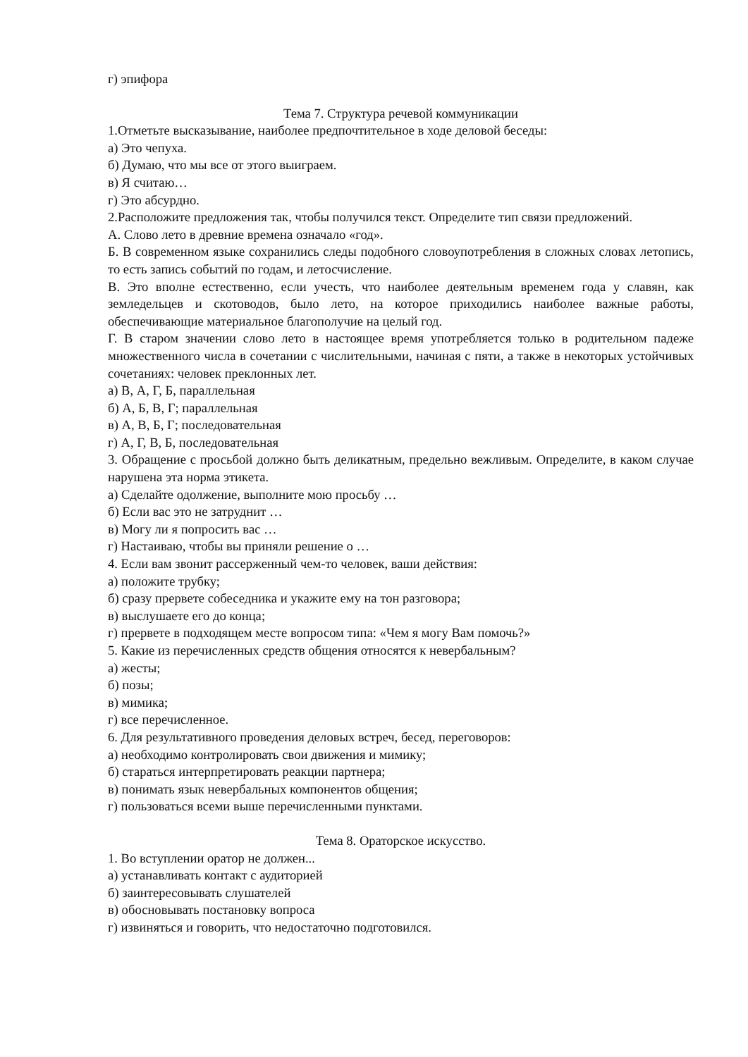г) эпифора
Тема 7. Структура речевой коммуникации
1.Отметьте высказывание, наиболее предпочтительное в ходе деловой беседы:
а) Это чепуха.
б) Думаю, что мы все от этого выиграем.
в) Я считаю…
г) Это абсурдно.
2.Расположите предложения так, чтобы получился текст. Определите тип связи предложений.
А. Слово лето в древние времена означало «год».
Б. В современном языке сохранились следы подобного словоупотребления в сложных словах летопись, то есть запись событий по годам, и летосчисление.
В. Это вполне естественно, если учесть, что наиболее деятельным временем года у славян, как земледельцев и скотоводов, было лето, на которое приходились наиболее важные работы, обеспечивающие материальное благополучие на целый год.
Г. В старом значении слово лето в настоящее время употребляется только в родительном падеже множественного числа в сочетании с числительными, начиная с пяти, а также в некоторых устойчивых сочетаниях: человек преклонных лет.
а) В, А, Г, Б, параллельная
б) А, Б, В, Г; параллельная
в) А, В, Б, Г; последовательная
г) А, Г, В, Б, последовательная
3. Обращение с просьбой должно быть деликатным, предельно вежливым. Определите, в каком случае нарушена эта норма этикета.
а) Сделайте одолжение, выполните мою просьбу …
б) Если вас это не затруднит …
в) Могу ли я попросить вас …
г) Настаиваю, чтобы вы приняли решение о …
4. Если вам звонит рассерженный чем-то человек, ваши действия:
а) положите трубку;
б) сразу прервете собеседника и укажите ему на тон разговора;
в) выслушаете его до конца;
г) прервете в подходящем месте вопросом типа: «Чем я могу Вам помочь?»
5. Какие из перечисленных средств общения относятся к невербальным?
а) жесты;
б) позы;
в) мимика;
г) все перечисленное.
6. Для результативного проведения деловых встреч, бесед, переговоров:
а) необходимо контролировать свои движения и мимику;
б) стараться интерпретировать реакции партнера;
в) понимать язык невербальных компонентов общения;
г) пользоваться всеми выше перечисленными пунктами.
Тема 8. Ораторское искусство.
1. Во вступлении оратор не должен...
а) устанавливать контакт с аудиторией
б) заинтересовывать слушателей
в) обосновывать постановку вопроса
г) извиняться и говорить, что недостаточно подготовился.